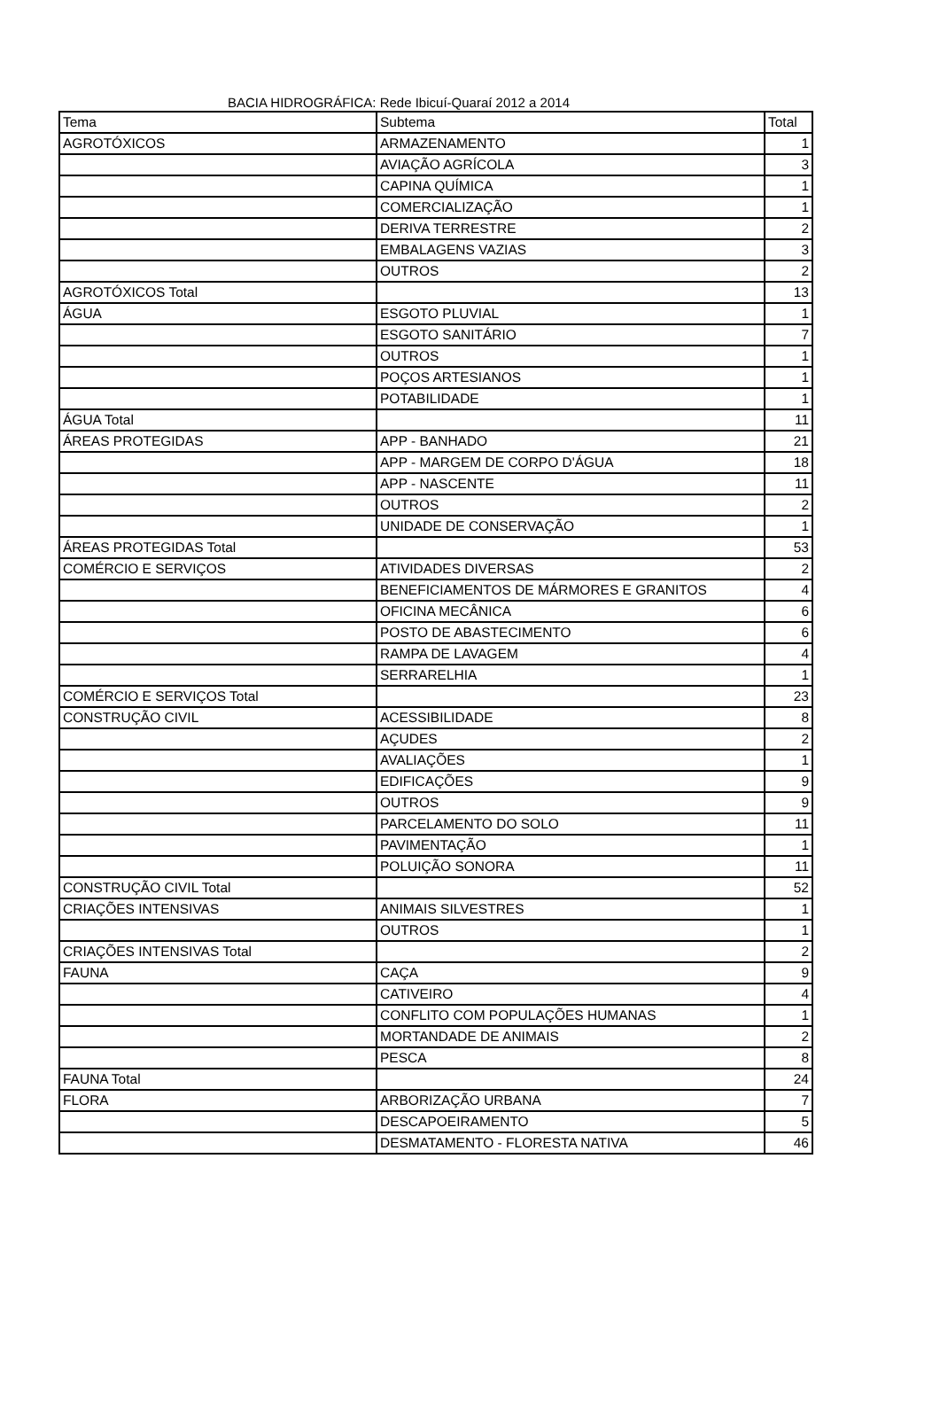BACIA HIDROGRÁFICA: Rede Ibicuí-Quaraí 2012 a 2014
| Tema | Subtema | Total |
| AGROTÓXICOS | ARMAZENAMENTO | 1 |
| | AVIAÇÃO AGRÍCOLA | 3 |
| | CAPINA QUÍMICA | 1 |
| | COMERCIALIZAÇÃO | 1 |
| | DERIVA TERRESTRE | 2 |
| | EMBALAGENS VAZIAS | 3 |
| | OUTROS | 2 |
| AGROTÓXICOS Total | | 13 |
| ÁGUA | ESGOTO PLUVIAL | 1 |
| | ESGOTO SANITÁRIO | 7 |
| | OUTROS | 1 |
| | POÇOS ARTESIANOS | 1 |
| | POTABILIDADE | 1 |
| ÁGUA Total | | 11 |
| ÁREAS PROTEGIDAS | APP - BANHADO | 21 |
| | APP - MARGEM DE CORPO D'ÁGUA | 18 |
| | APP - NASCENTE | 11 |
| | OUTROS | 2 |
| | UNIDADE DE CONSERVAÇÃO | 1 |
| ÁREAS PROTEGIDAS Total | | 53 |
| COMÉRCIO E SERVIÇOS | ATIVIDADES DIVERSAS | 2 |
| | BENEFICIAMENTOS DE MÁRMORES E GRANITOS | 4 |
| | OFICINA MECÂNICA | 6 |
| | POSTO DE ABASTECIMENTO | 6 |
| | RAMPA DE LAVAGEM | 4 |
| | SERRARELHIA | 1 |
| COMÉRCIO E SERVIÇOS Total | | 23 |
| CONSTRUÇÃO CIVIL | ACESSIBILIDADE | 8 |
| | AÇUDES | 2 |
| | AVALIAÇÕES | 1 |
| | EDIFICAÇÕES | 9 |
| | OUTROS | 9 |
| | PARCELAMENTO DO SOLO | 11 |
| | PAVIMENTAÇÃO | 1 |
| | POLUIÇÃO SONORA | 11 |
| CONSTRUÇÃO CIVIL Total | | 52 |
| CRIAÇÕES INTENSIVAS | ANIMAIS SILVESTRES | 1 |
| | OUTROS | 1 |
| CRIAÇÕES INTENSIVAS Total | | 2 |
| FAUNA | CAÇA | 9 |
| | CATIVEIRO | 4 |
| | CONFLITO COM POPULAÇÕES HUMANAS | 1 |
| | MORTANDADE DE ANIMAIS | 2 |
| | PESCA | 8 |
| FAUNA Total | | 24 |
| FLORA | ARBORIZAÇÃO URBANA | 7 |
| | DESCAPOEIRAMENTO | 5 |
| | DESMATAMENTO - FLORESTA NATIVA | 46 |